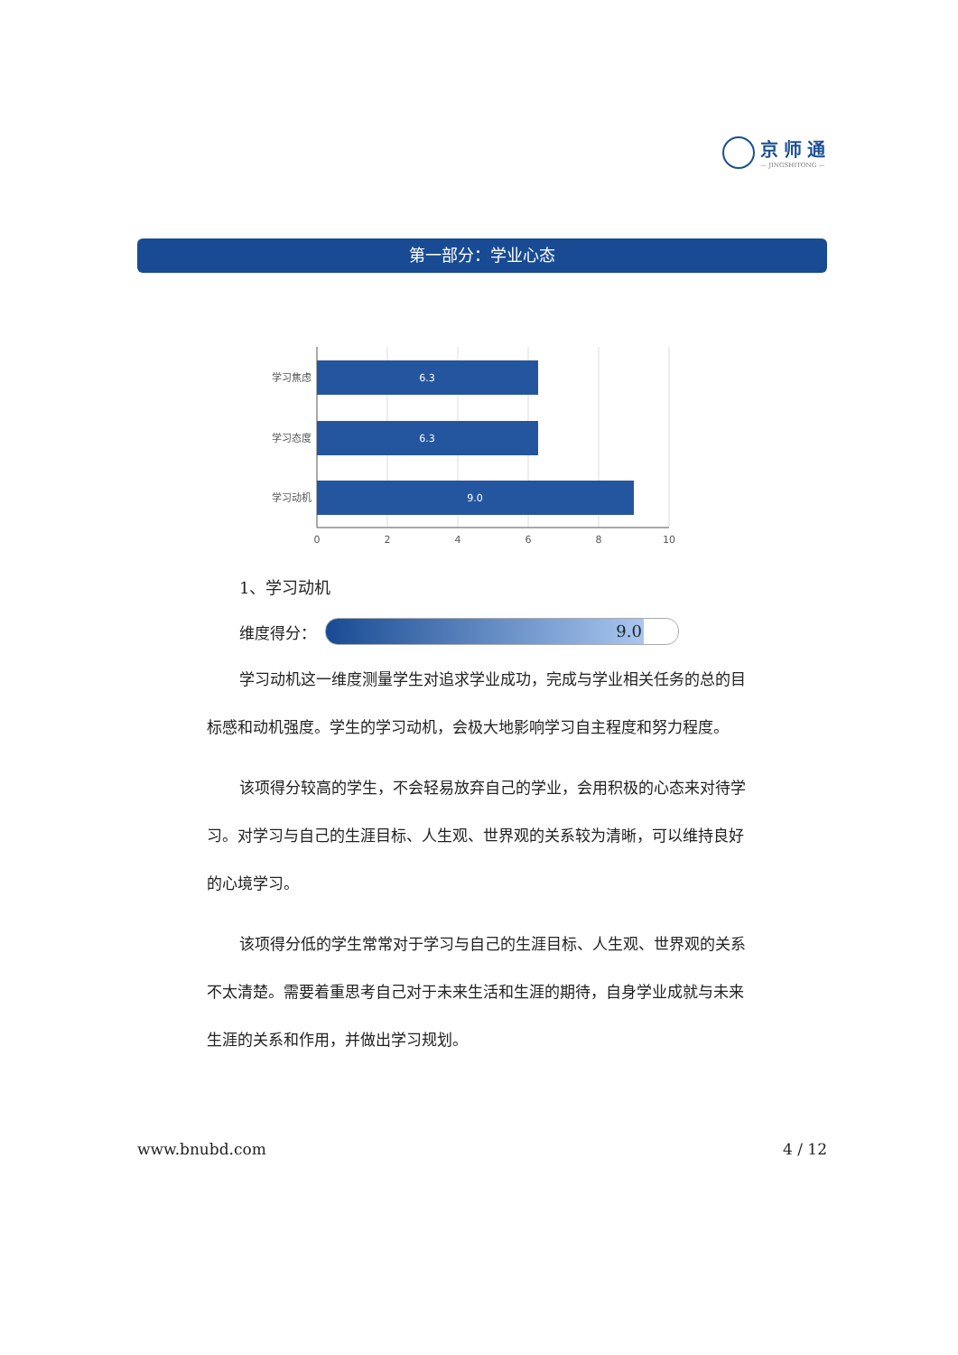京师通
— JINGSHITONG —
第一部分：学业心态
6.3
6.3
9.0
学习焦虑
学习态度
学习动机
0
2
4
6
8
10
1、学习动机
维度得分：
9.0
学习动机这一维度测量学生对追求学业成功，完成与学业相关任务的总的目标感和动机强度。学生的学习动机，会极大地影响学习自主程度和努力程度。
该项得分较高的学生，不会轻易放弃自己的学业，会用积极的心态来对待学习。对学习与自己的生涯目标、人生观、世界观的关系较为清晰，可以维持良好的心境学习。
该项得分低的学生常常对于学习与自己的生涯目标、人生观、世界观的关系不太清楚。需要着重思考自己对于未来生活和生涯的期待，自身学业成就与未来生涯的关系和作用，并做出学习规划。
www.bnubd.com 4 / 12